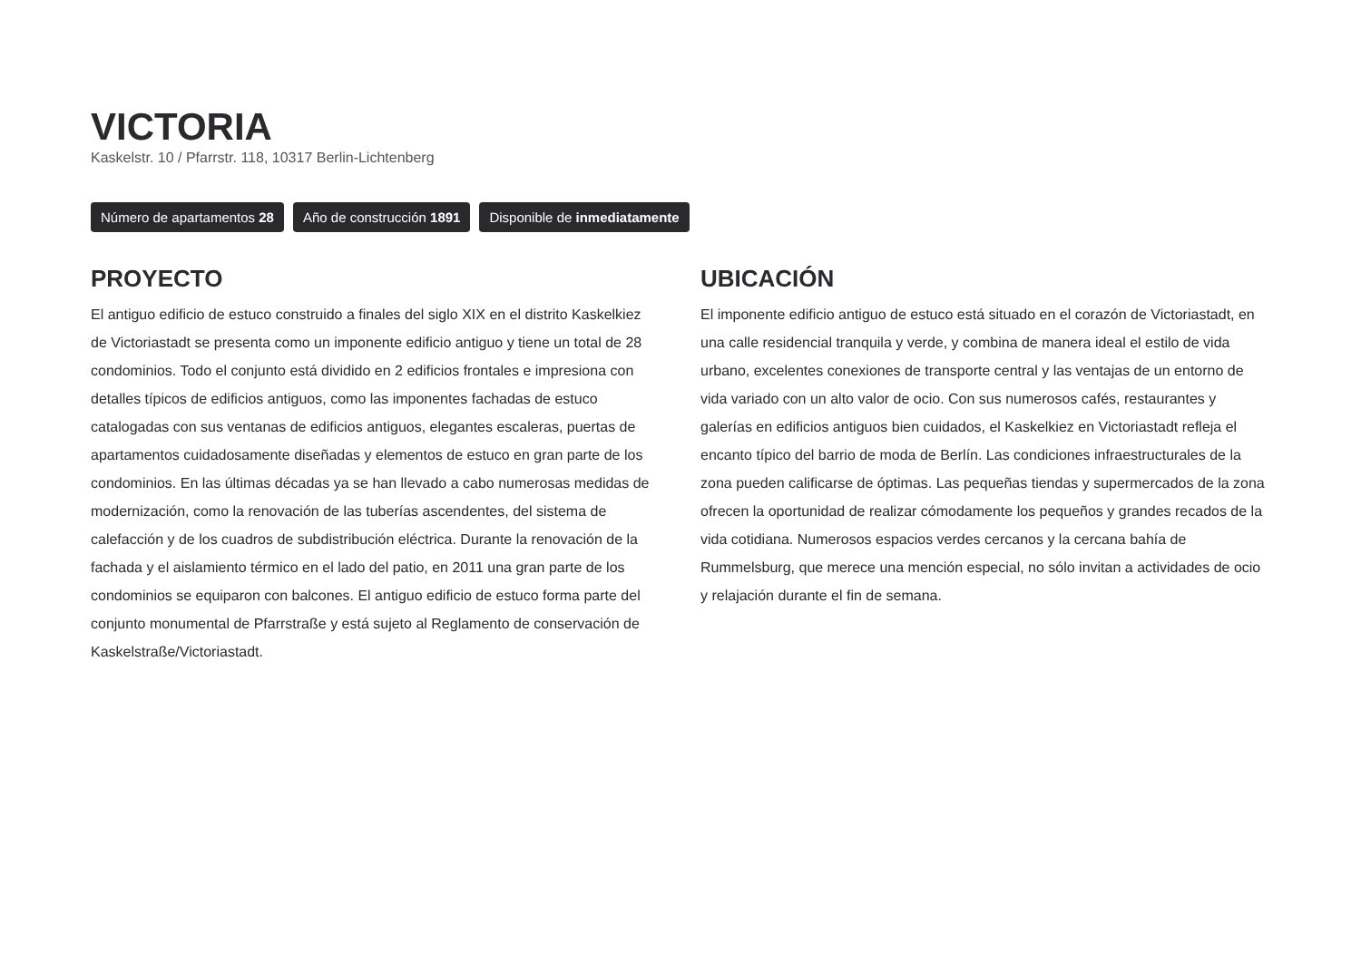VICTORIA
Kaskelstr. 10 / Pfarrstr. 118, 10317 Berlin-Lichtenberg
Número de apartamentos 28 Año de construcción 1891 Disponible de inmediatamente
PROYECTO
El antiguo edificio de estuco construido a finales del siglo XIX en el distrito Kaskelkiez de Victoriastadt se presenta como un imponente edificio antiguo y tiene un total de 28 condominios. Todo el conjunto está dividido en 2 edificios frontales e impresiona con detalles típicos de edificios antiguos, como las imponentes fachadas de estuco catalogadas con sus ventanas de edificios antiguos, elegantes escaleras, puertas de apartamentos cuidadosamente diseñadas y elementos de estuco en gran parte de los condominios. En las últimas décadas ya se han llevado a cabo numerosas medidas de modernización, como la renovación de las tuberías ascendentes, del sistema de calefacción y de los cuadros de subdistribución eléctrica. Durante la renovación de la fachada y el aislamiento térmico en el lado del patio, en 2011 una gran parte de los condominios se equiparon con balcones. El antiguo edificio de estuco forma parte del conjunto monumental de Pfarrstraße y está sujeto al Reglamento de conservación de Kaskelstraße/Victoriastadt.
UBICACIÓN
El imponente edificio antiguo de estuco está situado en el corazón de Victoriastadt, en una calle residencial tranquila y verde, y combina de manera ideal el estilo de vida urbano, excelentes conexiones de transporte central y las ventajas de un entorno de vida variado con un alto valor de ocio. Con sus numerosos cafés, restaurantes y galerías en edificios antiguos bien cuidados, el Kaskelkiez en Victoriastadt refleja el encanto típico del barrio de moda de Berlín. Las condiciones infraestructurales de la zona pueden calificarse de óptimas. Las pequeñas tiendas y supermercados de la zona ofrecen la oportunidad de realizar cómodamente los pequeños y grandes recados de la vida cotidiana. Numerosos espacios verdes cercanos y la cercana bahía de Rummelsburg, que merece una mención especial, no sólo invitan a actividades de ocio y relajación durante el fin de semana.